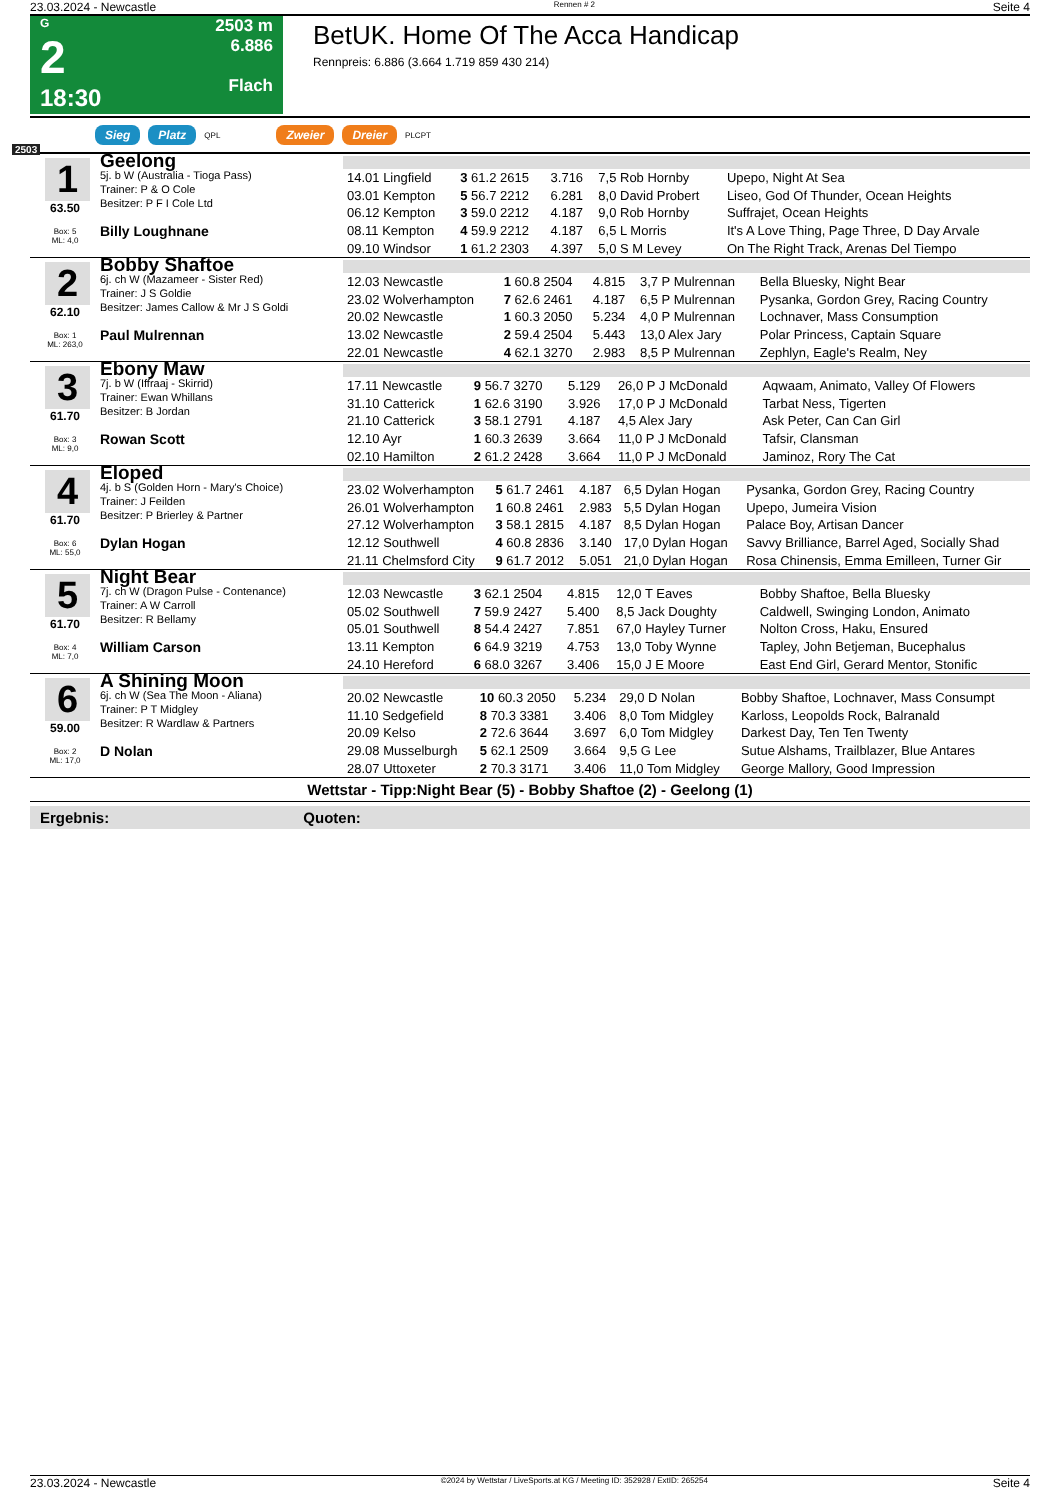23.03.2024 - Newcastle Rennen # 2 Seite 4
G
2
18:30
2503 m
6.886
Flach
BetUK. Home Of The Acca Handicap
Rennpreis: 6.886 (3.664 1.719 859 430 214)
2503 Sieg Platz QPL Zweier Dreier PLCPT
1
63.50
Box: 5
ML: 4,0
Geelong
5j. b W (Australia - Tioga Pass)
Trainer: P & O Cole
Besitzer: P F I Cole Ltd
Billy Loughnane
| 14.01 Lingfield | 3 61.2 2615 | 3.716 | 7,5 Rob Hornby | Upepo, Night At Sea |
| 03.01 Kempton | 5 56.7 2212 | 6.281 | 8,0 David Probert | Liseo, God Of Thunder, Ocean Heights |
| 06.12 Kempton | 3 59.0 2212 | 4.187 | 9,0 Rob Hornby | Suffrajet, Ocean Heights |
| 08.11 Kempton | 4 59.9 2212 | 4.187 | 6,5 L Morris | It's A Love Thing, Page Three, D Day Arvale |
| 09.10 Windsor | 1 61.2 2303 | 4.397 | 5,0 S M Levey | On The Right Track, Arenas Del Tiempo |
2
62.10
Box: 1
ML: 263,0
Bobby Shaftoe
6j. ch W (Mazameer - Sister Red)
Trainer: J S Goldie
Besitzer: James Callow & Mr J S Goldi
Paul Mulrennan
| 12.03 Newcastle | 1 60.8 2504 | 4.815 | 3,7 P Mulrennan | Bella Bluesky, Night Bear |
| 23.02 Wolverhampton | 7 62.6 2461 | 4.187 | 6,5 P Mulrennan | Pysanka, Gordon Grey, Racing Country |
| 20.02 Newcastle | 1 60.3 2050 | 5.234 | 4,0 P Mulrennan | Lochnaver, Mass Consumption |
| 13.02 Newcastle | 2 59.4 2504 | 5.443 | 13,0 Alex Jary | Polar Princess, Captain Square |
| 22.01 Newcastle | 4 62.1 3270 | 2.983 | 8,5 P Mulrennan | Zephlyn, Eagle's Realm, Ney |
3
61.70
Box: 3
ML: 9,0
Ebony Maw
7j. b W (Iffraaj - Skirrid)
Trainer: Ewan Whillans
Besitzer: B Jordan
Rowan Scott
| 17.11 Newcastle | 9 56.7 3270 | 5.129 | 26,0 P J McDonald | Aqwaam, Animato, Valley Of Flowers |
| 31.10 Catterick | 1 62.6 3190 | 3.926 | 17,0 P J McDonald | Tarbat Ness, Tigerten |
| 21.10 Catterick | 3 58.1 2791 | 4.187 | 4,5 Alex Jary | Ask Peter, Can Can Girl |
| 12.10 Ayr | 1 60.3 2639 | 3.664 | 11,0 P J McDonald | Tafsir, Clansman |
| 02.10 Hamilton | 2 61.2 2428 | 3.664 | 11,0 P J McDonald | Jaminoz, Rory The Cat |
4
61.70
Box: 6
ML: 55,0
Eloped
4j. b S (Golden Horn - Mary's Choice)
Trainer: J Feilden
Besitzer: P Brierley & Partner
Dylan Hogan
| 23.02 Wolverhampton | 5 61.7 2461 | 4.187 | 6,5 Dylan Hogan | Pysanka, Gordon Grey, Racing Country |
| 26.01 Wolverhampton | 1 60.8 2461 | 2.983 | 5,5 Dylan Hogan | Upepo, Jumeira Vision |
| 27.12 Wolverhampton | 3 58.1 2815 | 4.187 | 8,5 Dylan Hogan | Palace Boy, Artisan Dancer |
| 12.12 Southwell | 4 60.8 2836 | 3.140 | 17,0 Dylan Hogan | Savvy Brilliance, Barrel Aged, Socially Shad |
| 21.11 Chelmsford City | 9 61.7 2012 | 5.051 | 21,0 Dylan Hogan | Rosa Chinensis, Emma Emilleen, Turner Gir |
5
61.70
Box: 4
ML: 7,0
Night Bear
7j. ch W (Dragon Pulse - Contenance)
Trainer: A W Carroll
Besitzer: R Bellamy
William Carson
| 12.03 Newcastle | 3 62.1 2504 | 4.815 | 12,0 T Eaves | Bobby Shaftoe, Bella Bluesky |
| 05.02 Southwell | 7 59.9 2427 | 5.400 | 8,5 Jack Doughty | Caldwell, Swinging London, Animato |
| 05.01 Southwell | 8 54.4 2427 | 7.851 | 67,0 Hayley Turner | Nolton Cross, Haku, Ensured |
| 13.11 Kempton | 6 64.9 3219 | 4.753 | 13,0 Toby Wynne | Tapley, John Betjeman, Bucephalus |
| 24.10 Hereford | 6 68.0 3267 | 3.406 | 15,0 J E Moore | East End Girl, Gerard Mentor, Stonific |
6
59.00
Box: 2
ML: 17,0
A Shining Moon
6j. ch W (Sea The Moon - Aliana)
Trainer: P T Midgley
Besitzer: R Wardlaw & Partners
D Nolan
| 20.02 Newcastle | 10 60.3 2050 | 5.234 | 29,0 D Nolan | Bobby Shaftoe, Lochnaver, Mass Consumpt |
| 11.10 Sedgefield | 8 70.3 3381 | 3.406 | 8,0 Tom Midgley | Karloss, Leopolds Rock, Balranald |
| 20.09 Kelso | 2 72.6 3644 | 3.697 | 6,0 Tom Midgley | Darkest Day, Ten Ten Twenty |
| 29.08 Musselburgh | 5 62.1 2509 | 3.664 | 9,5 G Lee | Sutue Alshams, Trailblazer, Blue Antares |
| 28.07 Uttoxeter | 2 70.3 3171 | 3.406 | 11,0 Tom Midgley | George Mallory, Good Impression |
Wettstar - Tipp:Night Bear (5) - Bobby Shaftoe (2) - Geelong (1)
Ergebnis: Quoten:
23.03.2024 - Newcastle ©2024 by Wettstar / LiveSports.at KG / Meeting ID: 352928 / ExtID: 265254 Seite 4